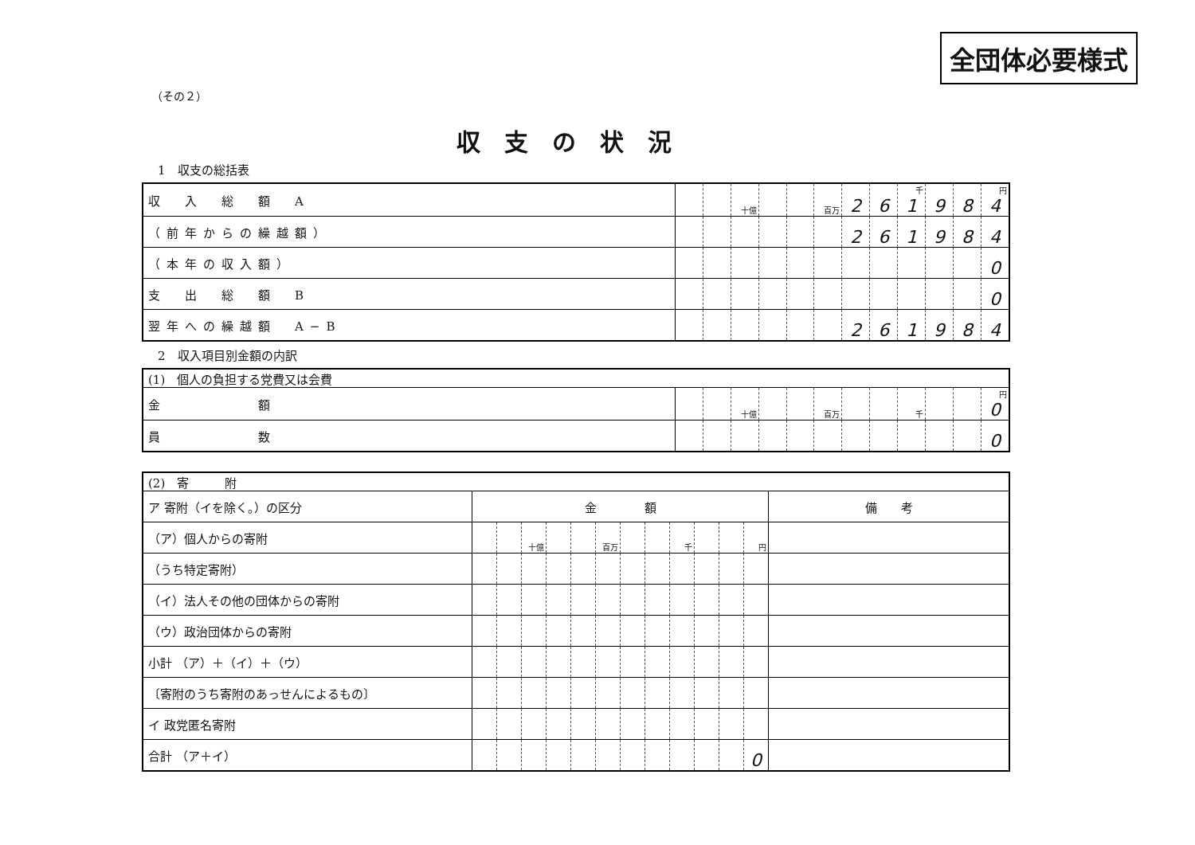全団体必要様式
（その２）
収支の状況
1　収支の総括表
| 収 入 総 額 A | | | 十億 | | | 百万 | 2 | 6 | 千 1 | 9 | 8 | 円 4 |
| （前年からの繰越額） | | | | | | | 2 | 6 | 1 | 9 | 8 | 4 |
| （本年の収入額） | | | | | | | | | | | | 0 |
| 支 出 総 額 B | | | | | | | | | | | | 0 |
| 翌年への繰越額 A−B | | | | | | | 2 | 6 | 1 | 9 | 8 | 4 |
2　収入項目別金額の内訳
| (1) 個人の負担する党費又は会費 | | | | | | | | | | | | |
| 金 額 | | | 十億 | | | 百万 | | | 千 | | | 円 0 |
| 員 数 | | | | | | | | | | | | 0 |
| (2) 寄 附 | | | | | | | | | | | | | |
| ア 寄附（イを除く。）の区分 | 金 額 | | | | | | | | | | | | 備 考 |
| （ア）個人からの寄附 | | | 十億 | | | 百万 | | | 千 | | | 円 | |
| （うち特定寄附） | | | | | | | | | | | | | |
| （イ）法人その他の団体からの寄附 | | | | | | | | | | | | | |
| （ウ）政治団体からの寄附 | | | | | | | | | | | | | |
| 小計 （ア）＋（イ）＋（ウ） | | | | | | | | | | | | | |
| 〔寄附のうち寄附のあっせんによるもの〕 | | | | | | | | | | | | | |
| イ 政党匿名寄附 | | | | | | | | | | | | | |
| 合計 （ア＋イ） | | | | | | | | | | | | 0 | |